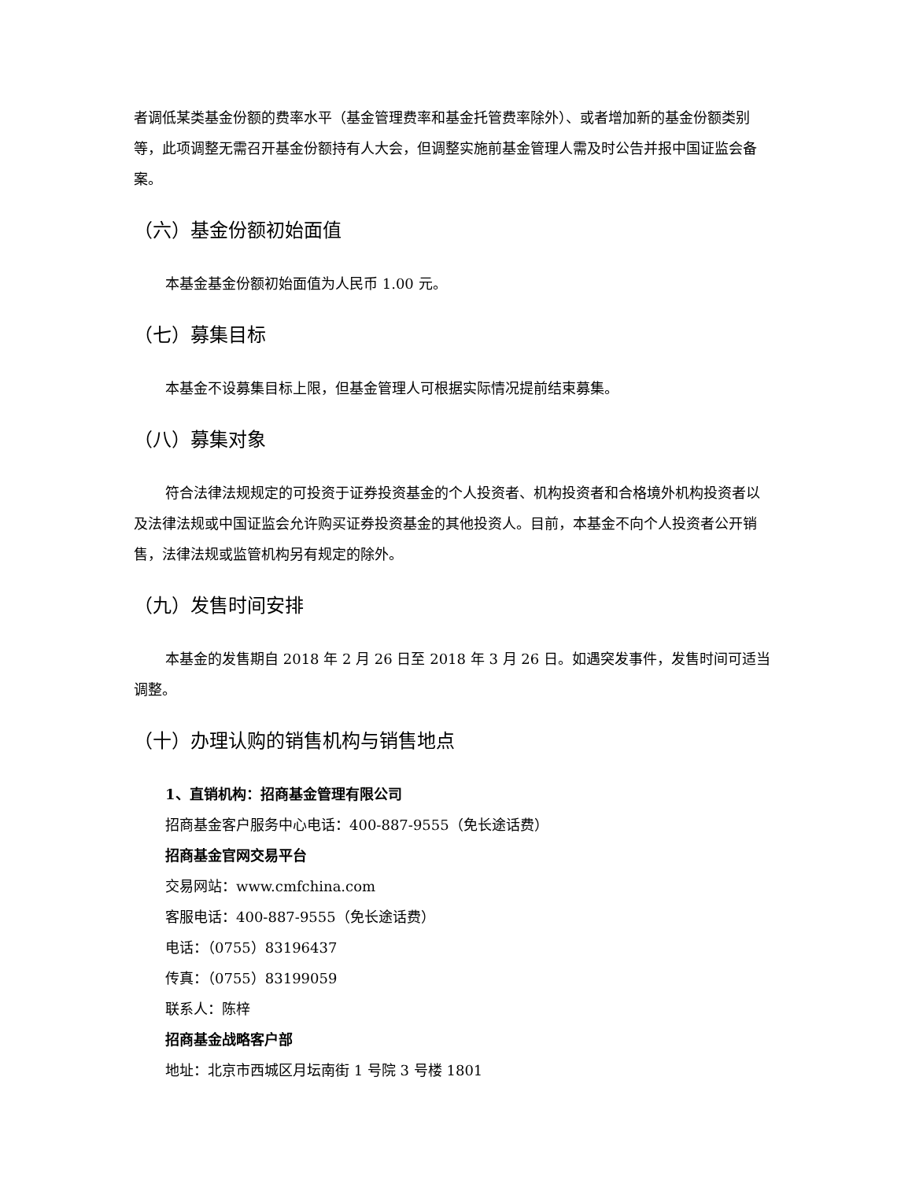者调低某类基金份额的费率水平（基金管理费率和基金托管费率除外）、或者增加新的基金份额类别等，此项调整无需召开基金份额持有人大会，但调整实施前基金管理人需及时公告并报中国证监会备案。
（六）基金份额初始面值
本基金基金份额初始面值为人民币 1.00 元。
（七）募集目标
本基金不设募集目标上限，但基金管理人可根据实际情况提前结束募集。
（八）募集对象
符合法律法规规定的可投资于证券投资基金的个人投资者、机构投资者和合格境外机构投资者以及法律法规或中国证监会允许购买证券投资基金的其他投资人。目前，本基金不向个人投资者公开销售，法律法规或监管机构另有规定的除外。
（九）发售时间安排
本基金的发售期自 2018 年 2 月 26 日至 2018 年 3 月 26 日。如遇突发事件，发售时间可适当调整。
（十）办理认购的销售机构与销售地点
1、直销机构：招商基金管理有限公司
招商基金客户服务中心电话：400-887-9555（免长途话费）
招商基金官网交易平台
交易网站：www.cmfchina.com
客服电话：400-887-9555（免长途话费）
电话：（0755）83196437
传真：（0755）83199059
联系人：陈梓
招商基金战略客户部
地址：北京市西城区月坛南街 1 号院 3 号楼 1801